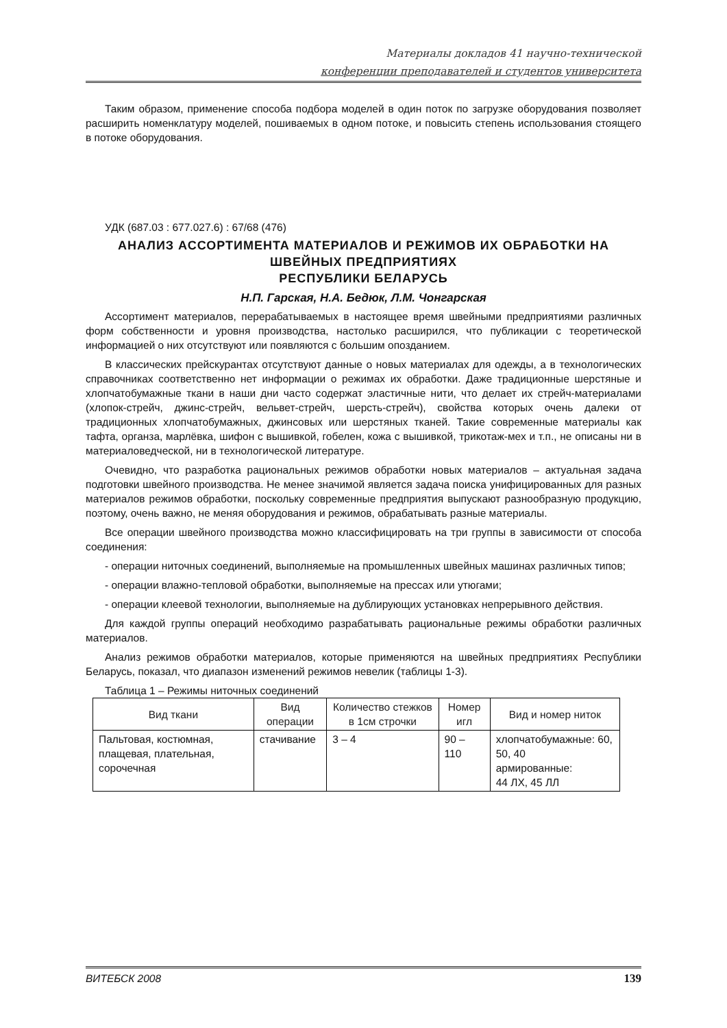Материалы докладов 41 научно-технической
конференции преподавателей и студентов университета
Таким образом, применение способа подбора моделей в один поток по загрузке оборудования позволяет расширить номенклатуру моделей, пошиваемых в одном потоке, и повысить степень использования стоящего в потоке оборудования.
УДК (687.03 : 677.027.6) : 67/68 (476)
АНАЛИЗ АССОРТИМЕНТА МАТЕРИАЛОВ И РЕЖИМОВ ИХ ОБРАБОТКИ НА ШВЕЙНЫХ ПРЕДПРИЯТИЯХ
РЕСПУБЛИКИ БЕЛАРУСЬ
Н.П. Гарская, Н.А. Бедюк, Л.М. Чонгарская
Ассортимент материалов, перерабатываемых в настоящее время швейными предприятиями различных форм собственности и уровня производства, настолько расширился, что публикации с теоретической информацией о них отсутствуют или появляются с большим опозданием.
В классических прейскурантах отсутствуют данные о новых материалах для одежды, а в технологических справочниках соответственно нет информации о режимах их обработки. Даже традиционные шерстяные и хлопчатобумажные ткани в наши дни часто содержат эластичные нити, что делает их стрейч-материалами (хлопок-стрейч, джинс-стрейч, вельвет-стрейч, шерсть-стрейч), свойства которых очень далеки от традиционных хлопчатобумажных, джинсовых или шерстяных тканей. Такие современные материалы как тафта, органза, марлёвка, шифон с вышивкой, гобелен, кожа с вышивкой, трикотаж-мех и т.п., не описаны ни в материаловедческой, ни в технологической литературе.
Очевидно, что разработка рациональных режимов обработки новых материалов – актуальная задача подготовки швейного производства. Не менее значимой является задача поиска унифицированных для разных материалов режимов обработки, поскольку современные предприятия выпускают разнообразную продукцию, поэтому, очень важно, не меняя оборудования и режимов, обрабатывать разные материалы.
Все операции швейного производства можно классифицировать на три группы в зависимости от способа соединения:
- операции ниточных соединений, выполняемые на промышленных швейных машинах различных типов;
- операции влажно-тепловой обработки, выполняемые на прессах или утюгами;
- операции клеевой технологии, выполняемые на дублирующих установках непрерывного действия.
Для каждой группы операций необходимо разрабатывать рациональные режимы обработки различных материалов.
Анализ режимов обработки материалов, которые применяются на швейных предприятиях Республики Беларусь, показал, что диапазон изменений режимов невелик (таблицы 1-3).
Таблица 1 – Режимы ниточных соединений
| Вид ткани | Вид операции | Количество стежков в 1см строчки | Номер игл | Вид и номер ниток |
| Пальтовая, костюмная, плащевая, плательная, сорочечная | стачивание | 3 – 4 | 90 – 110 | хлопчатобумажные: 60, 50, 40 армированные: 44 ЛХ, 45 ЛЛ |
ВИТЕБСК 2008 139